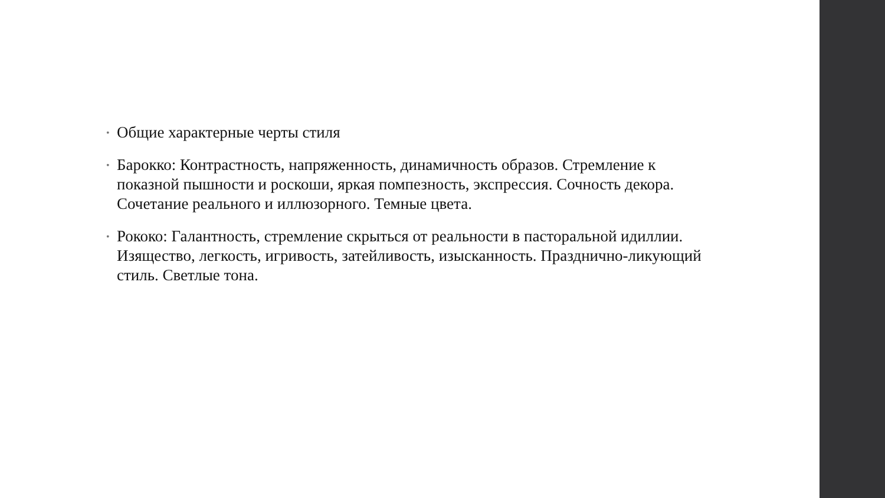• Общие характерные черты стиля
• Барокко: Контрастность, напряженность, динамичность образов. Стремление к показной пышности и роскоши, яркая помпезность, экспрессия. Сочность декора. Сочетание реального и иллюзорного. Темные цвета.
• Рококо: Галантность, стремление скрыться от реальности в пасторальной идиллии. Изящество, легкость, игривость, затейливость, изысканность. Празднично-ликующий стиль. Светлые тона.